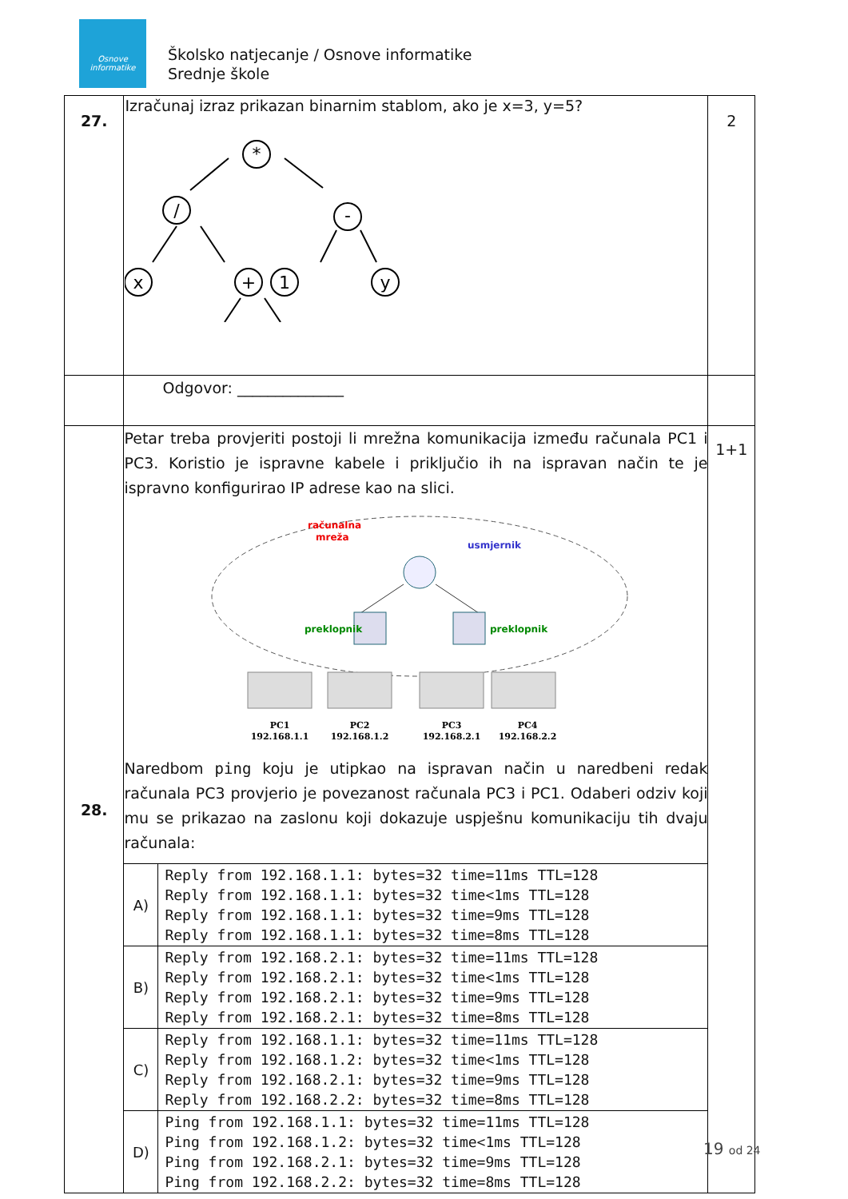Osnove
informatike
Školsko natjecanje / Osnove informatike
Srednje škole
| 27. | Izračunaj izraz prikazan binarnim stablom, ako je x=3, y=5? * / - x + 1 y | 2 |
| | Odgovor: ______________ | |
| 28. | Petar treba provjeriti postoji li mrežna komunikacija između računala PC1 i PC3. Koristio je ispravne kabele i priključio ih na ispravan način te je ispravno konfigurirao IP adrese kao na slici. računalna mreža usmjernik preklopnik preklopnik PC1 PC2 PC3 PC4 192.168.1.1 192.168.1.2 192.168.2.1 192.168.2.2 Naredbom ping koju je utipkao na ispravan način u naredbeni redak računala PC3 provjerio je povezanost računala PC3 i PC1. Odaberi odziv koji mu se prikazao na zaslonu koji dokazuje uspješnu komunikaciju tih dvaju računala: / A) / Reply from 192.168.1.1: bytes=32 time=11ms TTL=128 Reply from 192.168.1.1: bytes=32 time<1ms TTL=128 Reply from 192.168.1.1: bytes=32 time=9ms TTL=128 Reply from 192.168.1.1: bytes=32 time=8ms TTL=128 / / B) / Reply from 192.168.2.1: bytes=32 time=11ms TTL=128 Reply from 192.168.2.1: bytes=32 time<1ms TTL=128 Reply from 192.168.2.1: bytes=32 time=9ms TTL=128 Reply from 192.168.2.1: bytes=32 time=8ms TTL=128 / / C) / Reply from 192.168.1.1: bytes=32 time=11ms TTL=128 Reply from 192.168.1.2: bytes=32 time<1ms TTL=128 Reply from 192.168.2.1: bytes=32 time=9ms TTL=128 Reply from 192.168.2.2: bytes=32 time=8ms TTL=128 / / D) / Ping from 192.168.1.1: bytes=32 time=11ms TTL=128 Ping from 192.168.1.2: bytes=32 time<1ms TTL=128 Ping from 192.168.2.1: bytes=32 time=9ms TTL=128 Ping from 192.168.2.2: bytes=32 time=8ms TTL=128 / | 1+1 |
19 od 24